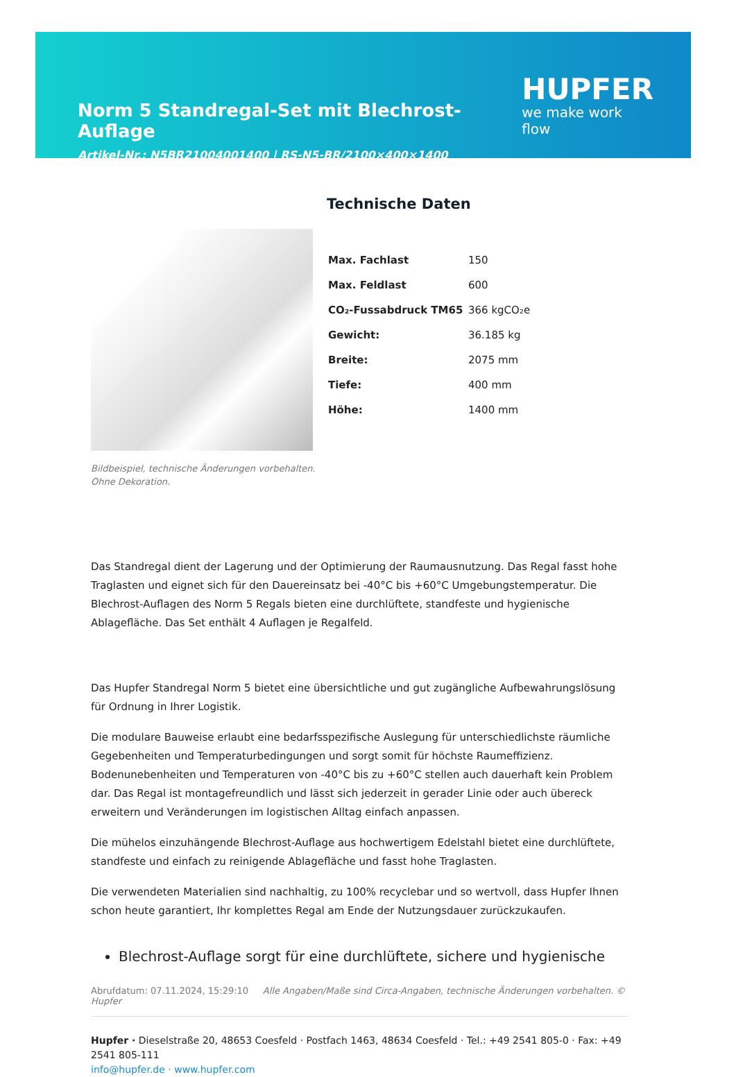Norm 5 Standregal-Set mit Blechrost-Auflage
HUPFER
we make work flow
Artikel-Nr.: N5BR21004001400 | RS-N5-BR/2100×400×1400
Bildbeispiel, technische Änderungen vorbehalten.
Ohne Dekoration.
Technische Daten
| Max. Fachlast | 150 |
| Max. Feldlast | 600 |
| CO₂-Fussabdruck TM65 | 366 kgCO₂e |
| Gewicht: | 36.185 kg |
| Breite: | 2075 mm |
| Tiefe: | 400 mm |
| Höhe: | 1400 mm |
Das Standregal dient der Lagerung und der Optimierung der Raumausnutzung. Das Regal fasst hohe Traglasten und eignet sich für den Dauereinsatz bei -40°C bis +60°C Umgebungstemperatur. Die Blechrost-Auflagen des Norm 5 Regals bieten eine durchlüftete, standfeste und hygienische Ablagefläche. Das Set enthält 4 Auflagen je Regalfeld.
Das Hupfer Standregal Norm 5 bietet eine übersichtliche und gut zugängliche Aufbewahrungslösung für Ordnung in Ihrer Logistik.
Die modulare Bauweise erlaubt eine bedarfsspezifische Auslegung für unterschiedlichste räumliche Gegebenheiten und Temperaturbedingungen und sorgt somit für höchste Raumeffizienz. Bodenunebenheiten und Temperaturen von -40°C bis zu +60°C stellen auch dauerhaft kein Problem dar. Das Regal ist montagefreundlich und lässt sich jederzeit in gerader Linie oder auch übereck erweitern und Veränderungen im logistischen Alltag einfach anpassen.
Die mühelos einzuhängende Blechrost-Auflage aus hochwertigem Edelstahl bietet eine durchlüftete, standfeste und einfach zu reinigende Ablagefläche und fasst hohe Traglasten.
Die verwendeten Materialien sind nachhaltig, zu 100% recyclebar und so wertvoll, dass Hupfer Ihnen schon heute garantiert, Ihr komplettes Regal am Ende der Nutzungsdauer zurückzukaufen.
Blechrost-Auflage sorgt für eine durchlüftete, sichere und hygienische
Abrufdatum: 07.11.2024, 15:29:10 Alle Angaben/Maße sind Circa-Angaben, technische Änderungen vorbehalten. © Hupfer
Hupfer · Dieselstraße 20, 48653 Coesfeld · Postfach 1463, 48634 Coesfeld · Tel.: +49 2541 805-0 · Fax: +49 2541 805-111
info@hupfer.de · www.hupfer.com